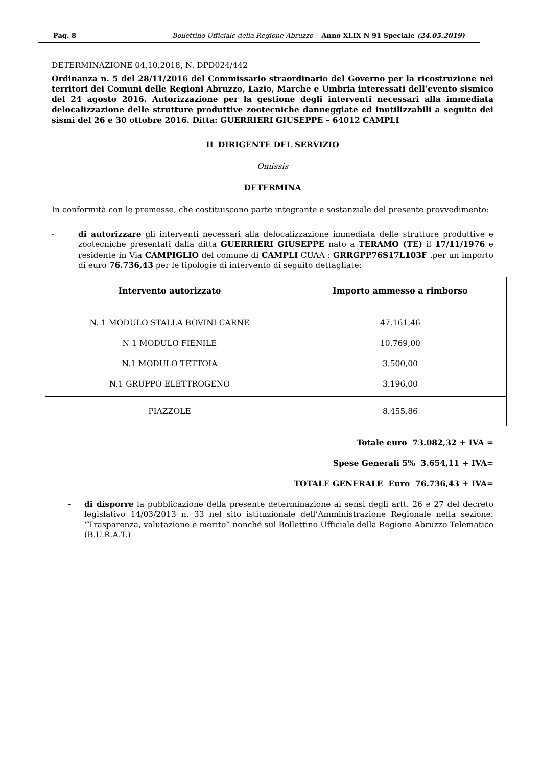Pag. 8 Bollettino Ufficiale della Regione Abruzzo Anno XLIX N 91 Speciale (24.05.2019)
DETERMINAZIONE 04.10.2018, N. DPD024/442
Ordinanza n. 5 del 28/11/2016 del Commissario straordinario del Governo per la ricostruzione nei territori dei Comuni delle Regioni Abruzzo, Lazio, Marche e Umbria interessati dell’evento sismico del 24 agosto 2016. Autorizzazione per la gestione degli interventi necessari alla immediata delocalizzazione delle strutture produttive zootecniche danneggiate ed inutilizzabili a seguito dei sismi del 26 e 30 ottobre 2016. Ditta: GUERRIERI GIUSEPPE – 64012 CAMPLI
IL DIRIGENTE DEL SERVIZIO
Omissis
DETERMINA
In conformità con le premesse, che costituiscono parte integrante e sostanziale del presente provvedimento:
- di autorizzare gli interventi necessari alla delocalizzazione immediata delle strutture produttive e zootecniche presentati dalla ditta GUERRIERI GIUSEPPE nato a TERAMO (TE) il 17/11/1976 e residente in Via CAMPIGLIO del comune di CAMPLI CUAA : GRRGPP76S17L103F .per un importo di euro 76.736,43 per le tipologie di intervento di seguito dettagliate:
| Intervento autorizzato | Importo ammesso a rimborso |
| --- | --- |
| N. 1 MODULO STALLA BOVINI CARNE | 47.161,46 |
| N 1 MODULO FIENILE | 10.769,00 |
| N.1 MODULO TETTOIA | 3.500,00 |
| N.1 GRUPPO ELETTROGENO | 3.196,00 |
| PIAZZOLE | 8.455,86 |
Totale euro 73.082,32 + IVA =
Spese Generali 5% 3.654,11 + IVA=
TOTALE GENERALE Euro 76.736,43 + IVA=
- di disporre la pubblicazione della presente determinazione ai sensi degli artt. 26 e 27 del decreto legislativo 14/03/2013 n. 33 nel sito istituzionale dell’Amministrazione Regionale nella sezione: “Trasparenza, valutazione e merito” nonché sul Bollettino Ufficiale della Regione Abruzzo Telematico (B.U.R.A.T.)